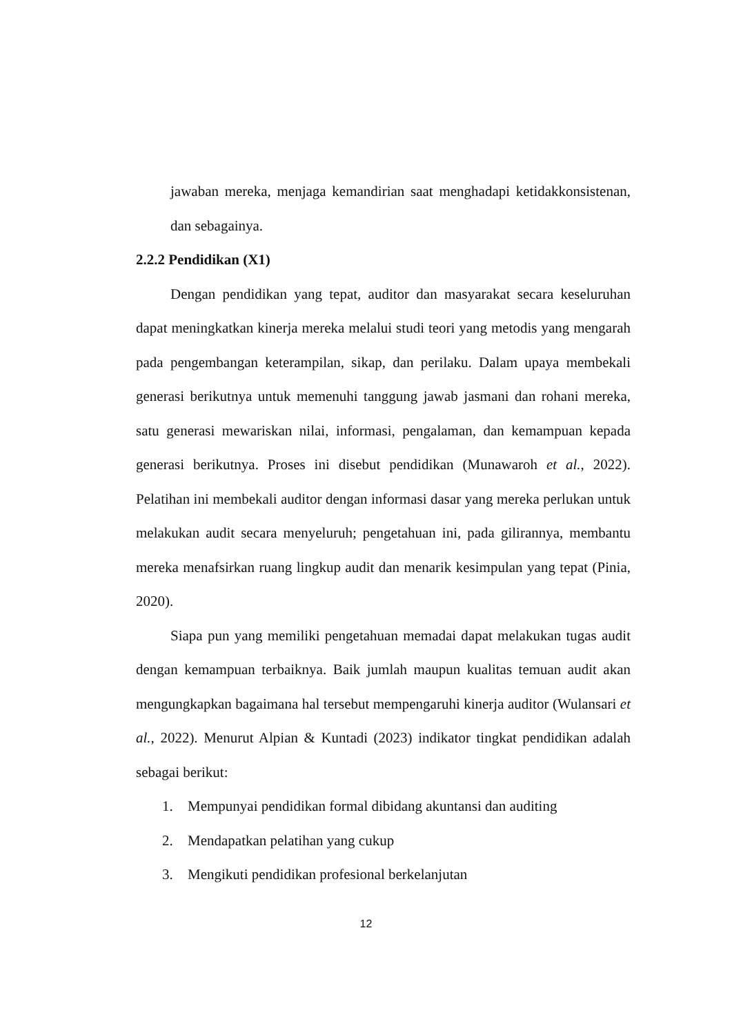jawaban mereka, menjaga kemandirian saat menghadapi ketidakkonsistenan, dan sebagainya.
2.2.2 Pendidikan (X1)
Dengan pendidikan yang tepat, auditor dan masyarakat secara keseluruhan dapat meningkatkan kinerja mereka melalui studi teori yang metodis yang mengarah pada pengembangan keterampilan, sikap, dan perilaku. Dalam upaya membekali generasi berikutnya untuk memenuhi tanggung jawab jasmani dan rohani mereka, satu generasi mewariskan nilai, informasi, pengalaman, dan kemampuan kepada generasi berikutnya. Proses ini disebut pendidikan (Munawaroh et al., 2022). Pelatihan ini membekali auditor dengan informasi dasar yang mereka perlukan untuk melakukan audit secara menyeluruh; pengetahuan ini, pada gilirannya, membantu mereka menafsirkan ruang lingkup audit dan menarik kesimpulan yang tepat (Pinia, 2020).
Siapa pun yang memiliki pengetahuan memadai dapat melakukan tugas audit dengan kemampuan terbaiknya. Baik jumlah maupun kualitas temuan audit akan mengungkapkan bagaimana hal tersebut mempengaruhi kinerja auditor (Wulansari et al., 2022). Menurut Alpian & Kuntadi (2023) indikator tingkat pendidikan adalah sebagai berikut:
1. Mempunyai pendidikan formal dibidang akuntansi dan auditing
2. Mendapatkan pelatihan yang cukup
3. Mengikuti pendidikan profesional berkelanjutan
12